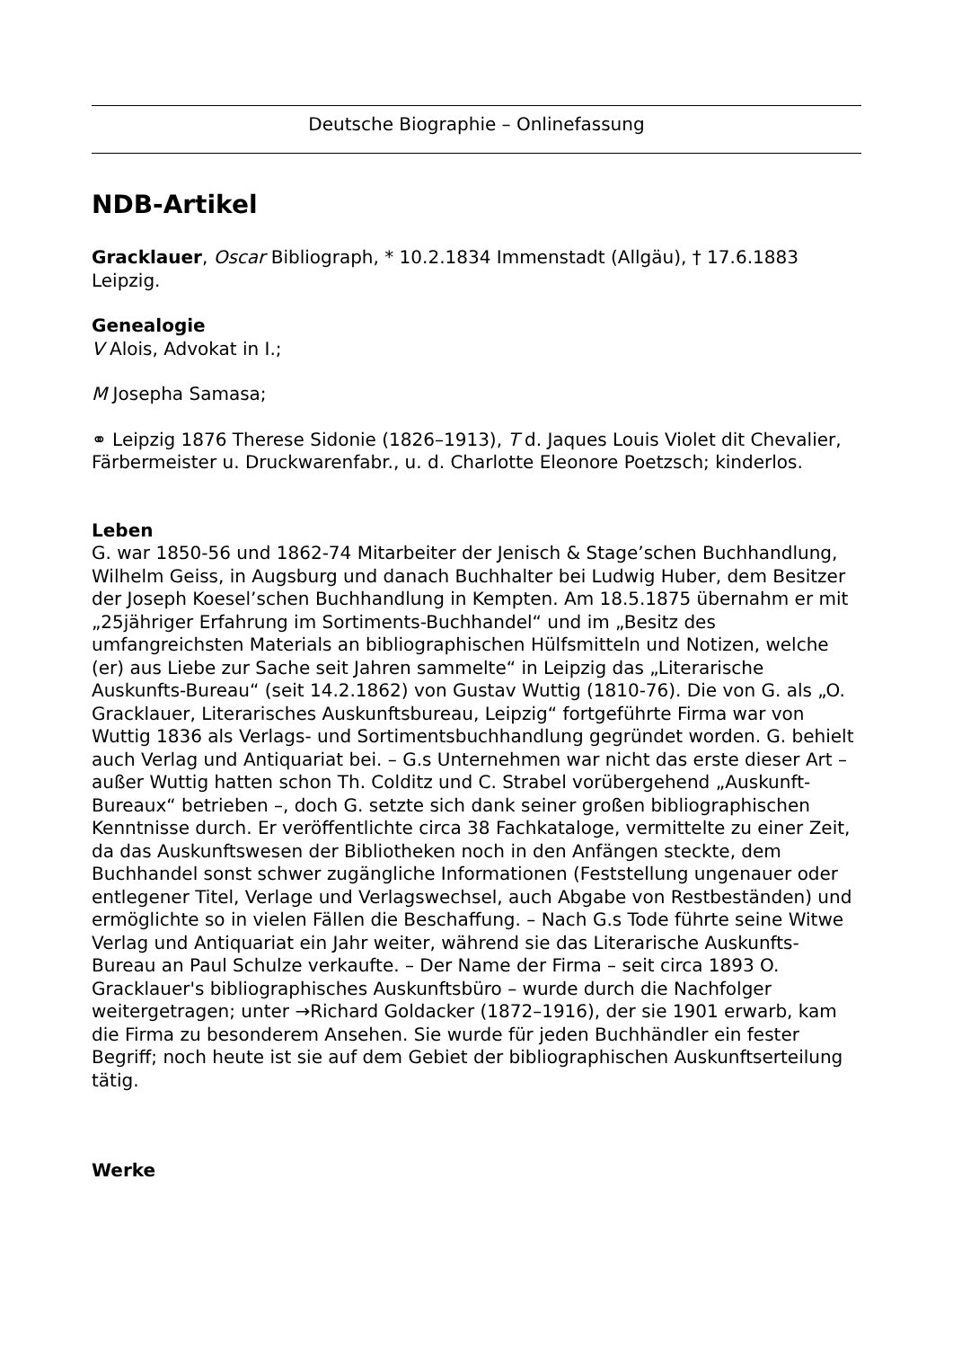Deutsche Biographie – Onlinefassung
NDB-Artikel
Gracklauer, Oscar Bibliograph, * 10.2.1834 Immenstadt (Allgäu), † 17.6.1883 Leipzig.
Genealogie
V Alois, Advokat in I.;
M Josepha Samasa;
⚭ Leipzig 1876 Therese Sidonie (1826–1913), T d. Jaques Louis Violet dit Chevalier, Färbermeister u. Druckwarenfabr., u. d. Charlotte Eleonore Poetzsch; kinderlos.
Leben
G. war 1850-56 und 1862-74 Mitarbeiter der Jenisch & Stage’schen Buchhandlung, Wilhelm Geiss, in Augsburg und danach Buchhalter bei Ludwig Huber, dem Besitzer der Joseph Koesel’schen Buchhandlung in Kempten. Am 18.5.1875 übernahm er mit „25jähriger Erfahrung im Sortiments-Buchhandel“ und im „Besitz des umfangreichsten Materials an bibliographischen Hülfsmitteln und Notizen, welche (er) aus Liebe zur Sache seit Jahren sammelte“ in Leipzig das „Literarische Auskunfts-Bureau“ (seit 14.2.1862) von Gustav Wuttig (1810-76). Die von G. als „O. Gracklauer, Literarisches Auskunftsbureau, Leipzig“ fortgeführte Firma war von Wuttig 1836 als Verlags- und Sortimentsbuchhandlung gegründet worden. G. behielt auch Verlag und Antiquariat bei. – G.s Unternehmen war nicht das erste dieser Art – außer Wuttig hatten schon Th. Colditz und C. Strabel vorübergehend „Auskunft-Bureaux“ betrieben –, doch G. setzte sich dank seiner großen bibliographischen Kenntnisse durch. Er veröffentlichte circa 38 Fachkataloge, vermittelte zu einer Zeit, da das Auskunftswesen der Bibliotheken noch in den Anfängen steckte, dem Buchhandel sonst schwer zugängliche Informationen (Feststellung ungenauer oder entlegener Titel, Verlage und Verlagswechsel, auch Abgabe von Restbeständen) und ermöglichte so in vielen Fällen die Beschaffung. – Nach G.s Tode führte seine Witwe Verlag und Antiquariat ein Jahr weiter, während sie das Literarische Auskunfts-Bureau an Paul Schulze verkaufte. – Der Name der Firma – seit circa 1893 O. Gracklauer's bibliographisches Auskunftsbüro – wurde durch die Nachfolger weitergetragen; unter →Richard Goldacker (1872–1916), der sie 1901 erwarb, kam die Firma zu besonderem Ansehen. Sie wurde für jeden Buchhändler ein fester Begriff; noch heute ist sie auf dem Gebiet der bibliographischen Auskunftserteilung tätig.
Werke